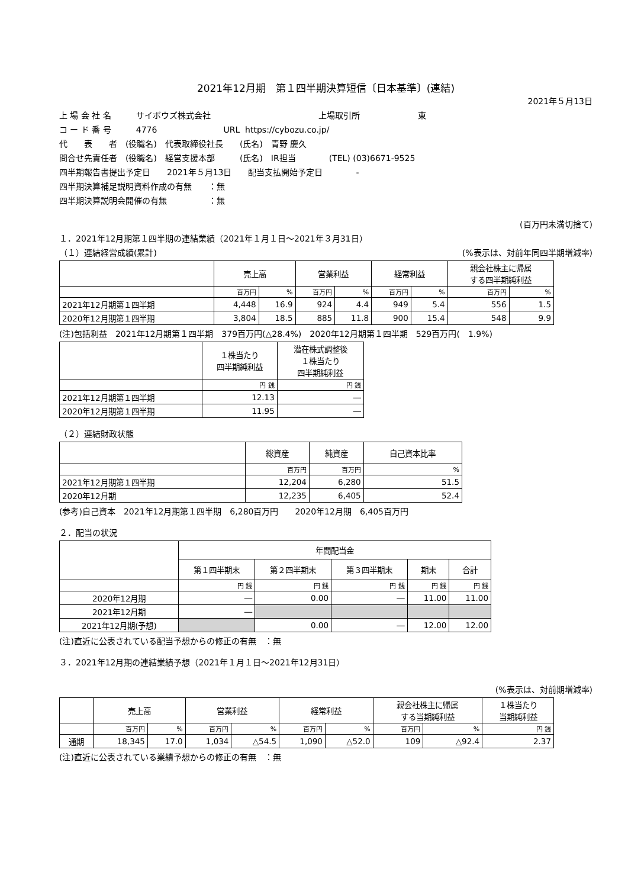2021年12月期　第１四半期決算短信〔日本基準〕(連結)
2021年５月13日
上 場 会 社 名　　　サイボウズ株式会社　　　　　　　　　　　　　上場取引所　　　　　　　東
コ ー ド 番 号　　　4776　　　　　　　　URL https://cybozu.co.jp/
代　　表　　者　(役職名)　代表取締役社長　　(氏名)　青野 慶久
問合せ先責任者　(役職名)　経営支援本部　　　(氏名)　IR担当　　　　(TEL) (03)6671-9525
四半期報告書提出予定日　　2021年５月13日　　配当支払開始予定日　　　　-
四半期決算補足説明資料作成の有無　　：無
四半期決算説明会開催の有無　　　　　：無
(百万円未満切捨て)
１．2021年12月期第１四半期の連結業績（2021年１月１日～2021年３月31日）
（１）連結経営成績(累計) (%表示は、対前年同四半期増減率)
| | 売上高 | | 営業利益 | | 経常利益 | | 親会社株主に帰属 する四半期純利益 | |
| --- | --- | --- | --- | --- | --- | --- | --- | --- |
| | 百万円 | % | 百万円 | % | 百万円 | % | 百万円 | % |
| 2021年12月期第１四半期 | 4,448 | 16.9 | 924 | 4.4 | 949 | 5.4 | 556 | 1.5 |
| 2020年12月期第１四半期 | 3,804 | 18.5 | 885 | 11.8 | 900 | 15.4 | 548 | 9.9 |
(注)包括利益　2021年12月期第１四半期　379百万円(△28.4%)　2020年12月期第１四半期　529百万円(　1.9%)
| | １株当たり 四半期純利益 | 潜在株式調整後 １株当たり 四半期純利益 |
| --- | --- | --- |
| | 円 銭 | 円 銭 |
| 2021年12月期第１四半期 | 12.13 | ― |
| 2020年12月期第１四半期 | 11.95 | ― |
（２）連結財政状態
| | 総資産 | 純資産 | 自己資本比率 |
| --- | --- | --- | --- |
| | 百万円 | 百万円 | % |
| 2021年12月期第１四半期 | 12,204 | 6,280 | 51.5 |
| 2020年12月期 | 12,235 | 6,405 | 52.4 |
(参考)自己資本　2021年12月期第１四半期　6,280百万円　　2020年12月期　6,405百万円
２．配当の状況
| | 年間配当金 | | | | |
| --- | --- | --- | --- | --- | --- |
| | 第１四半期末 | 第２四半期末 | 第３四半期末 | 期末 | 合計 |
| | 円 銭 | 円 銭 | 円 銭 | 円 銭 | 円 銭 |
| 2020年12月期 | ― | 0.00 | ― | 11.00 | 11.00 |
| 2021年12月期 | ― | | | | |
| 2021年12月期(予想) | | 0.00 | ― | 12.00 | 12.00 |
(注)直近に公表されている配当予想からの修正の有無　：無
３．2021年12月期の連結業績予想（2021年１月１日～2021年12月31日）
(%表示は、対前期増減率)
| | 売上高 | | 営業利益 | | 経常利益 | | 親会社株主に帰属 する当期純利益 | | １株当たり 当期純利益 |
| --- | --- | --- | --- | --- | --- | --- | --- | --- | --- |
| | 百万円 | % | 百万円 | % | 百万円 | % | 百万円 | % | 円 銭 |
| 通期 | 18,345 | 17.0 | 1,034 | △54.5 | 1,090 | △52.0 | 109 | △92.4 | 2.37 |
(注)直近に公表されている業績予想からの修正の有無　：無